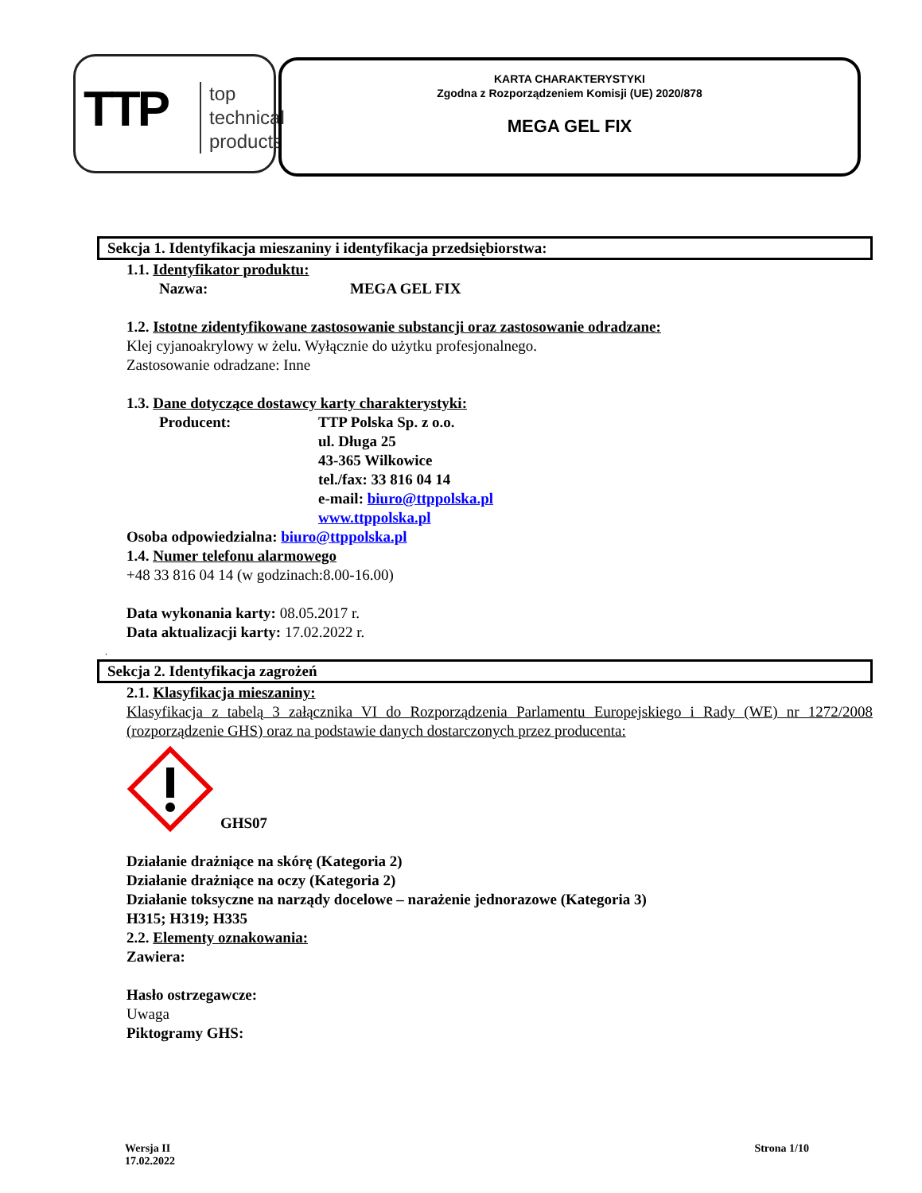TTP
top
technical
products
KARTA CHARAKTERYSTYKI
Zgodna z Rozporządzeniem Komisji (UE) 2020/878
MEGA GEL FIX
Sekcja 1. Identyfikacja mieszaniny i identyfikacja przedsiębiorstwa:
1.1. Identyfikator produktu:
Nazwa: MEGA GEL FIX
1.2. Istotne zidentyfikowane zastosowanie substancji oraz zastosowanie odradzane:
Klej cyjanoakrylowy w żelu. Wyłącznie do użytku profesjonalnego.
Zastosowanie odradzane: Inne
1.3. Dane dotyczące dostawcy karty charakterystyki:
Producent: TTP Polska Sp. z o.o.
ul. Długa 25
43-365 Wilkowice
tel./fax: 33 816 04 14
e-mail: biuro@ttppolska.pl
www.ttppolska.pl
Osoba odpowiedzialna: biuro@ttppolska.pl
1.4. Numer telefonu alarmowego
+48 33 816 04 14 (w godzinach:8.00-16.00)
Data wykonania karty: 08.05.2017 r.
Data aktualizacji karty: 17.02.2022 r.
.
Sekcja 2. Identyfikacja zagrożeń
2.1. Klasyfikacja mieszaniny:
Klasyfikacja z tabelą 3 załącznika VI do Rozporządzenia Parlamentu Europejskiego i Rady (WE) nr 1272/2008 (rozporządzenie GHS) oraz na podstawie danych dostarczonych przez producenta:
GHS07
Działanie drażniące na skórę (Kategoria 2)
Działanie drażniące na oczy (Kategoria 2)
Działanie toksyczne na narządy docelowe – narażenie jednorazowe (Kategoria 3)
H315; H319; H335
2.2. Elementy oznakowania:
Zawiera:
Hasło ostrzegawcze:
Uwaga
Piktogramy GHS:
Wersja II
17.02.2022 Strona 1/10